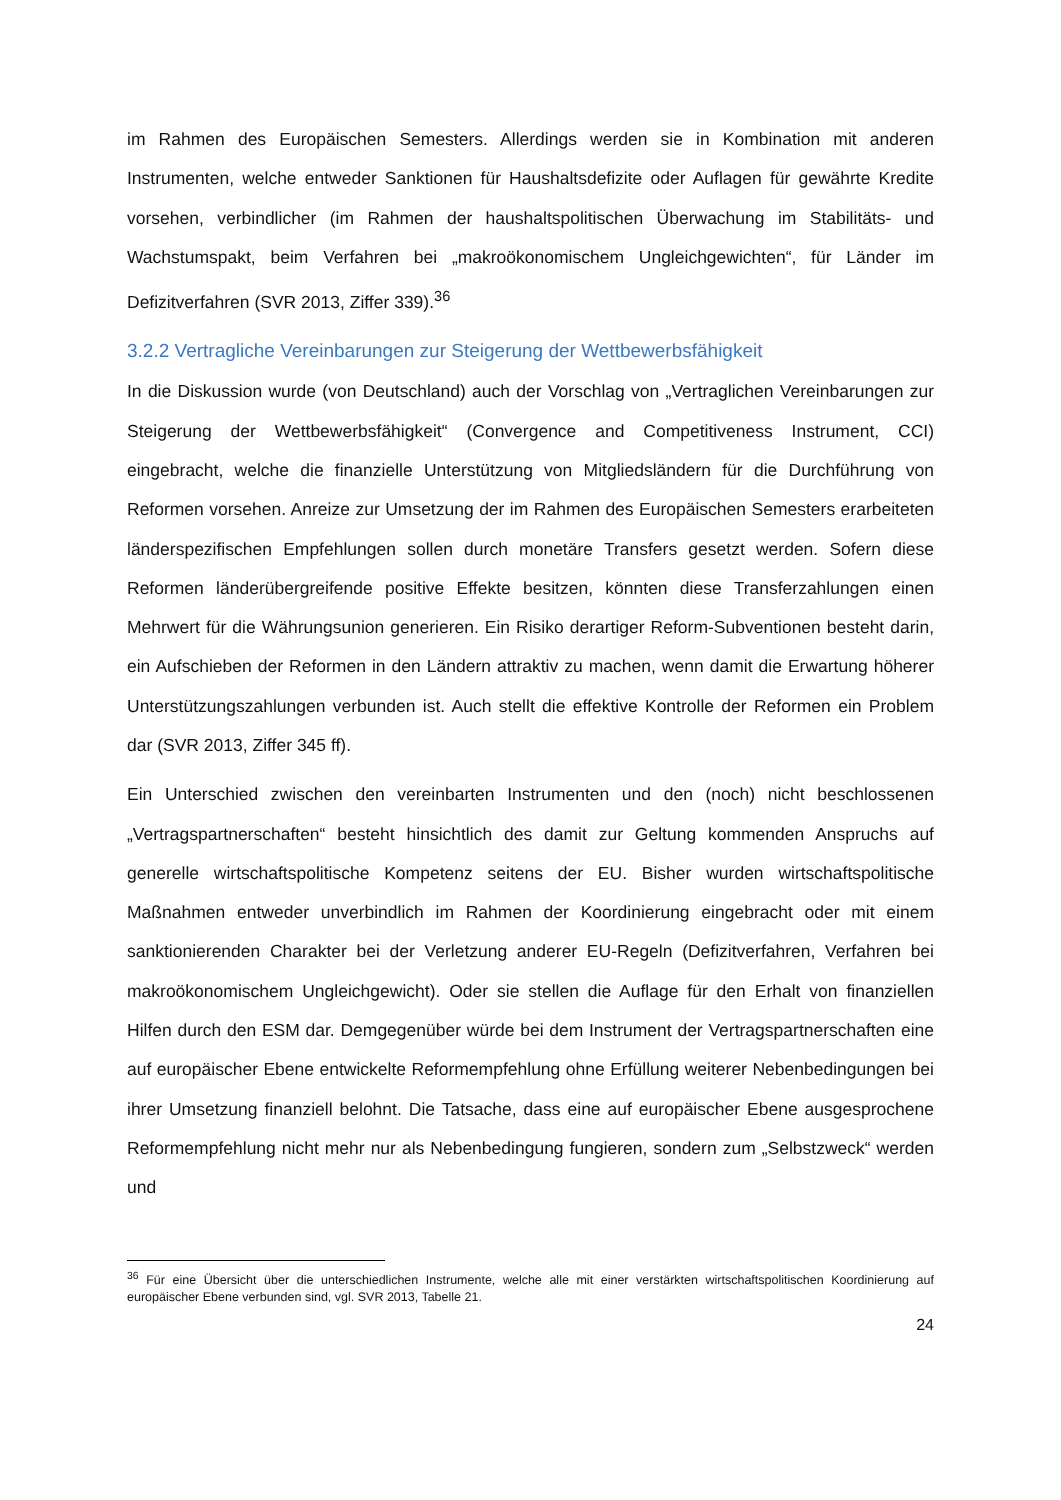im Rahmen des Europäischen Semesters. Allerdings werden sie in Kombination mit anderen Instrumenten, welche entweder Sanktionen für Haushaltsdefizite oder Auflagen für gewährte Kredite vorsehen, verbindlicher (im Rahmen der haushaltspolitischen Überwachung im Stabilitäts- und Wachstumspakt, beim Verfahren bei „makroökonomischem Ungleichgewichten“, für Länder im Defizitverfahren (SVR 2013, Ziffer 339).<sup>36</sup>
3.2.2 Vertragliche Vereinbarungen zur Steigerung der Wettbewerbsfähigkeit
In die Diskussion wurde (von Deutschland) auch der Vorschlag von „Vertraglichen Vereinbarungen zur Steigerung der Wettbewerbsfähigkeit“ (Convergence and Competitiveness Instrument, CCI) eingebracht, welche die finanzielle Unterstützung von Mitgliedsländern für die Durchführung von Reformen vorsehen. Anreize zur Umsetzung der im Rahmen des Europäischen Semesters erarbeiteten länderspezifischen Empfehlungen sollen durch monetäre Transfers gesetzt werden. Sofern diese Reformen länderübergreifende positive Effekte besitzen, könnten diese Transferzahlungen einen Mehrwert für die Währungsunion generieren. Ein Risiko derartiger Reform-Subventionen besteht darin, ein Aufschieben der Reformen in den Ländern attraktiv zu machen, wenn damit die Erwartung höherer Unterstützungszahlungen verbunden ist. Auch stellt die effektive Kontrolle der Reformen ein Problem dar (SVR 2013, Ziffer 345 ff).
Ein Unterschied zwischen den vereinbarten Instrumenten und den (noch) nicht beschlossenen „Vertragspartnerschaften“ besteht hinsichtlich des damit zur Geltung kommenden Anspruchs auf generelle wirtschaftspolitische Kompetenz seitens der EU. Bisher wurden wirtschaftspolitische Maßnahmen entweder unverbindlich im Rahmen der Koordinierung eingebracht oder mit einem sanktionierenden Charakter bei der Verletzung anderer EU-Regeln (Defizitverfahren, Verfahren bei makroökonomischem Ungleichgewicht). Oder sie stellen die Auflage für den Erhalt von finanziellen Hilfen durch den ESM dar. Demgegenüber würde bei dem Instrument der Vertragspartnerschaften eine auf europäischer Ebene entwickelte Reformempfehlung ohne Erfüllung weiterer Nebenbedingungen bei ihrer Umsetzung finanziell belohnt. Die Tatsache, dass eine auf europäischer Ebene ausgesprochene Reformempfehlung nicht mehr nur als Nebenbedingung fungieren, sondern zum „Selbstzweck“ werden und
<sup>36</sup> Für eine Übersicht über die unterschiedlichen Instrumente, welche alle mit einer verstärkten wirtschaftspolitischen Koordinierung auf europäischer Ebene verbunden sind, vgl. SVR 2013, Tabelle 21.
24